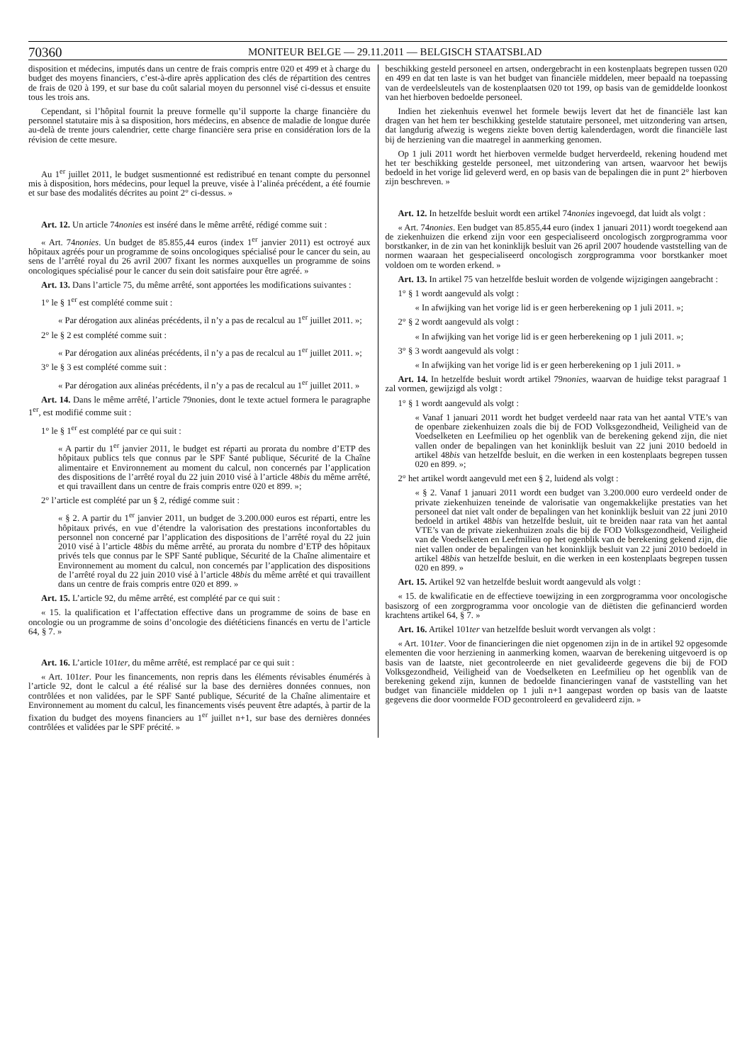70360 MONITEUR BELGE — 29.11.2011 — BELGISCH STAATSBLAD
disposition et médecins, imputés dans un centre de frais compris entre 020 et 499 et à charge du budget des moyens financiers, c’est-à-dire après application des clés de répartition des centres de frais de 020 à 199, et sur base du coût salarial moyen du personnel visé ci-dessus et ensuite tous les trois ans.
Cependant, si l’hôpital fournit la preuve formelle qu’il supporte la charge financière du personnel statutaire mis à sa disposition, hors médecins, en absence de maladie de longue durée au-delà de trente jours calendrier, cette charge financière sera prise en considération lors de la révision de cette mesure.
Au 1<sup>er</sup> juillet 2011, le budget susmentionné est redistribué en tenant compte du personnel mis à disposition, hors médecins, pour lequel la preuve, visée à l’alinéa précédent, a été fournie et sur base des modalités décrites au point 2° ci-dessus. »
Art. 12. Un article 74nonies est inséré dans le même arrêté, rédigé comme suit :
« Art. 74nonies. Un budget de 85.855,44 euros (index 1<sup>er</sup> janvier 2011) est octroyé aux hôpitaux agréés pour un programme de soins oncologiques spécialisé pour le cancer du sein, au sens de l’arrêté royal du 26 avril 2007 fixant les normes auxquelles un programme de soins oncologiques spécialisé pour le cancer du sein doit satisfaire pour être agréé. »
Art. 13. Dans l’article 75, du même arrêté, sont apportées les modifications suivantes :
1° le § 1<sup>er</sup> est complété comme suit :
« Par dérogation aux alinéas précédents, il n’y a pas de recalcul au 1<sup>er</sup> juillet 2011. »;
2° le § 2 est complété comme suit :
« Par dérogation aux alinéas précédents, il n’y a pas de recalcul au 1<sup>er</sup> juillet 2011. »;
3° le § 3 est complété comme suit :
« Par dérogation aux alinéas précédents, il n’y a pas de recalcul au 1<sup>er</sup> juillet 2011. »
Art. 14. Dans le même arrêté, l’article 79nonies, dont le texte actuel formera le paragraphe 1<sup>er</sup>, est modifié comme suit :
1° le § 1<sup>er</sup> est complété par ce qui suit :
« A partir du 1<sup>er</sup> janvier 2011, le budget est réparti au prorata du nombre d’ETP des hôpitaux publics tels que connus par le SPF Santé publique, Sécurité de la Chaîne alimentaire et Environnement au moment du calcul, non concernés par l’application des dispositions de l’arrêté royal du 22 juin 2010 visé à l’article 48bis du même arrêté, et qui travaillent dans un centre de frais compris entre 020 et 899. »;
2° l’article est complété par un § 2, rédigé comme suit :
« § 2. A partir du 1<sup>er</sup> janvier 2011, un budget de 3.200.000 euros est réparti, entre les hôpitaux privés, en vue d’étendre la valorisation des prestations inconfortables du personnel non concerné par l’application des dispositions de l’arrêté royal du 22 juin 2010 visé à l’article 48bis du même arrêté, au prorata du nombre d’ETP des hôpitaux privés tels que connus par le SPF Santé publique, Sécurité de la Chaîne alimentaire et Environnement au moment du calcul, non concernés par l’application des dispositions de l’arrêté royal du 22 juin 2010 visé à l’article 48bis du même arrêté et qui travaillent dans un centre de frais compris entre 020 et 899. »
Art. 15. L’article 92, du même arrêté, est complété par ce qui suit :
« 15. la qualification et l’affectation effective dans un programme de soins de base en oncologie ou un programme de soins d’oncologie des diététiciens financés en vertu de l’article 64, § 7. »
Art. 16. L’article 101ter, du même arrêté, est remplacé par ce qui suit :
« Art. 101ter. Pour les financements, non repris dans les éléments révisables énumérés à l’article 92, dont le calcul a été réalisé sur la base des dernières données connues, non contrôlées et non validées, par le SPF Santé publique, Sécurité de la Chaîne alimentaire et Environnement au moment du calcul, les financements visés peuvent être adaptés, à partir de la fixation du budget des moyens financiers au 1<sup>er</sup> juillet n+1, sur base des dernières données contrôlées et validées par le SPF précité. »
beschikking gesteld personeel en artsen, ondergebracht in een kostenplaats begrepen tussen 020 en 499 en dat ten laste is van het budget van financiële middelen, meer bepaald na toepassing van de verdeelsleutels van de kostenplaatsen 020 tot 199, op basis van de gemiddelde loonkost van het hierboven bedoelde personeel.
Indien het ziekenhuis evenwel het formele bewijs levert dat het de financiële last kan dragen van het hem ter beschikking gestelde statutaire personeel, met uitzondering van artsen, dat langdurig afwezig is wegens ziekte boven dertig kalenderdagen, wordt die financiële last bij de herziening van die maatregel in aanmerking genomen.
Op 1 juli 2011 wordt het hierboven vermelde budget herverdeeld, rekening houdend met het ter beschikking gestelde personeel, met uitzondering van artsen, waarvoor het bewijs bedoeld in het vorige lid geleverd werd, en op basis van de bepalingen die in punt 2° hierboven zijn beschreven. »
Art. 12. In hetzelfde besluit wordt een artikel 74nonies ingevoegd, dat luidt als volgt :
« Art. 74nonies. Een budget van 85.855,44 euro (index 1 januari 2011) wordt toegekend aan de ziekenhuizen die erkend zijn voor een gespecialiseerd oncologisch zorgprogramma voor borstkanker, in de zin van het koninklijk besluit van 26 april 2007 houdende vaststelling van de normen waaraan het gespecialiseerd oncologisch zorgprogramma voor borstkanker moet voldoen om te worden erkend. »
Art. 13. In artikel 75 van hetzelfde besluit worden de volgende wijzigingen aangebracht :
1° § 1 wordt aangevuld als volgt :
« In afwijking van het vorige lid is er geen herberekening op 1 juli 2011. »;
2° § 2 wordt aangevuld als volgt :
« In afwijking van het vorige lid is er geen herberekening op 1 juli 2011. »;
3° § 3 wordt aangevuld als volgt :
« In afwijking van het vorige lid is er geen herberekening op 1 juli 2011. »
Art. 14. In hetzelfde besluit wordt artikel 79nonies, waarvan de huidige tekst paragraaf 1 zal vormen, gewijzigd als volgt :
1° § 1 wordt aangevuld als volgt :
« Vanaf 1 januari 2011 wordt het budget verdeeld naar rata van het aantal VTE’s van de openbare ziekenhuizen zoals die bij de FOD Volksgezondheid, Veiligheid van de Voedselketen en Leefmilieu op het ogenblik van de berekening gekend zijn, die niet vallen onder de bepalingen van het koninklijk besluit van 22 juni 2010 bedoeld in artikel 48bis van hetzelfde besluit, en die werken in een kostenplaats begrepen tussen 020 en 899. »;
2° het artikel wordt aangevuld met een § 2, luidend als volgt :
« § 2. Vanaf 1 januari 2011 wordt een budget van 3.200.000 euro verdeeld onder de private ziekenhuizen teneinde de valorisatie van ongemakkelijke prestaties van het personeel dat niet valt onder de bepalingen van het koninklijk besluit van 22 juni 2010 bedoeld in artikel 48bis van hetzelfde besluit, uit te breiden naar rata van het aantal VTE’s van de private ziekenhuizen zoals die bij de FOD Volksgezondheid, Veiligheid van de Voedselketen en Leefmilieu op het ogenblik van de berekening gekend zijn, die niet vallen onder de bepalingen van het koninklijk besluit van 22 juni 2010 bedoeld in artikel 48bis van hetzelfde besluit, en die werken in een kostenplaats begrepen tussen 020 en 899. »
Art. 15. Artikel 92 van hetzelfde besluit wordt aangevuld als volgt :
« 15. de kwalificatie en de effectieve toewijzing in een zorgprogramma voor oncologische basiszorg of een zorgprogramma voor oncologie van de diëtisten die gefinancierd worden krachtens artikel 64, § 7. »
Art. 16. Artikel 101ter van hetzelfde besluit wordt vervangen als volgt :
« Art. 101ter. Voor de financieringen die niet opgenomen zijn in de in artikel 92 opgesomde elementen die voor herziening in aanmerking komen, waarvan de berekening uitgevoerd is op basis van de laatste, niet gecontroleerde en niet gevalideerde gegevens die bij de FOD Volksgezondheid, Veiligheid van de Voedselketen en Leefmilieu op het ogenblik van de berekening gekend zijn, kunnen de bedoelde financieringen vanaf de vaststelling van het budget van financiële middelen op 1 juli n+1 aangepast worden op basis van de laatste gegevens die door voormelde FOD gecontroleerd en gevalideerd zijn. »